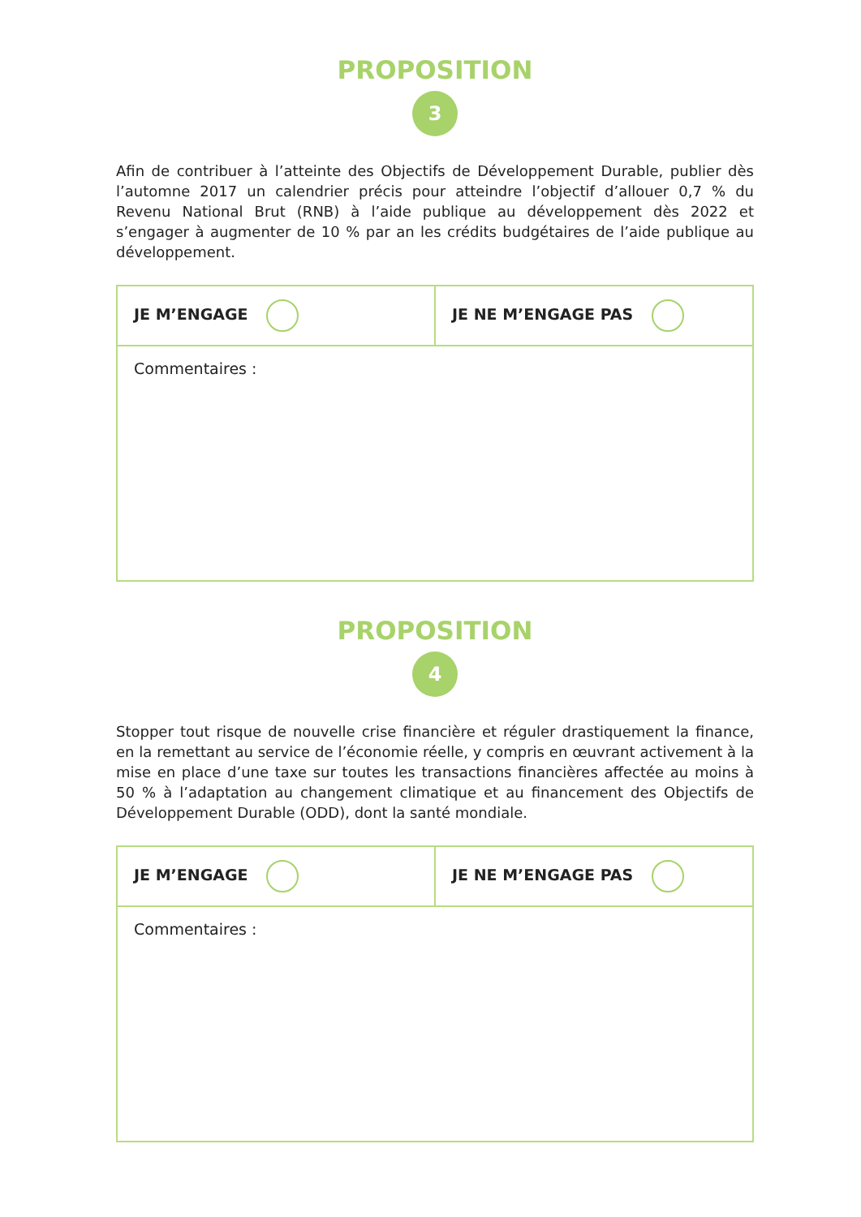PROPOSITION
3
Afin de contribuer à l’atteinte des Objectifs de Développement Durable, publier dès l’automne 2017 un calendrier précis pour atteindre l’objectif d’allouer 0,7 % du Revenu National Brut (RNB) à l’aide publique au développement dès 2022 et s’engager à augmenter de 10 % par an les crédits budgétaires de l’aide publique au développement.
| JE M’ENGAGE | JE NE M’ENGAGE PAS |
| Commentaires : | |
PROPOSITION
4
Stopper tout risque de nouvelle crise financière et réguler drastiquement la finance, en la remettant au service de l’économie réelle, y compris en œuvrant activement à la mise en place d’une taxe sur toutes les transactions financières affectée au moins à 50 % à l’adaptation au changement climatique et au financement des Objectifs de Développement Durable (ODD), dont la santé mondiale.
| JE M’ENGAGE | JE NE M’ENGAGE PAS |
| Commentaires : | |